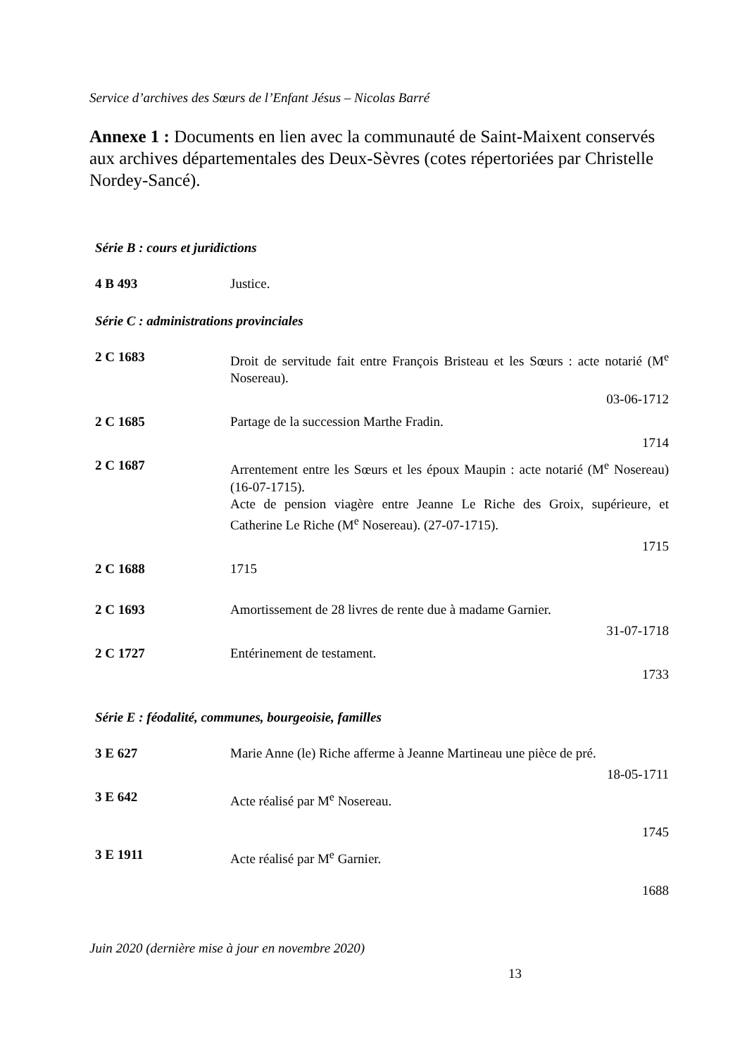Service d’archives des Sœurs de l’Enfant Jésus – Nicolas Barré
Annexe 1 : Documents en lien avec la communauté de Saint-Maixent conservés aux archives départementales des Deux-Sèvres (cotes répertoriées par Christelle Nordey-Sancé).
Série B : cours et juridictions
| 4 B 493 | Justice. |
Série C : administrations provinciales
| 2 C 1683 | Droit de servitude fait entre François Bristeau et les Sœurs : acte notarié (M<sup>e</sup> Nosereau). |
| | 03-06-1712 |
| 2 C 1685 | Partage de la succession Marthe Fradin. |
| | 1714 |
| 2 C 1687 | Arrentement entre les Sœurs et les époux Maupin : acte notarié (M<sup>e</sup> Nosereau) (16-07-1715). Acte de pension viagère entre Jeanne Le Riche des Groix, supérieure, et Catherine Le Riche (M<sup>e</sup> Nosereau). (27-07-1715). |
| | 1715 |
| 2 C 1688 | 1715 |
| 2 C 1693 | Amortissement de 28 livres de rente due à madame Garnier. |
| | 31-07-1718 |
| 2 C 1727 | Entérinement de testament. |
| | 1733 |
Série E : féodalité, communes, bourgeoisie, familles
| 3 E 627 | Marie Anne (le) Riche afferme à Jeanne Martineau une pièce de pré. |
| | 18-05-1711 |
| 3 E 642 | Acte réalisé par M<sup>e</sup> Nosereau. |
| | 1745 |
| 3 E 1911 | Acte réalisé par M<sup>e</sup> Garnier. |
| | 1688 |
Juin 2020 (dernière mise à jour en novembre 2020)
13